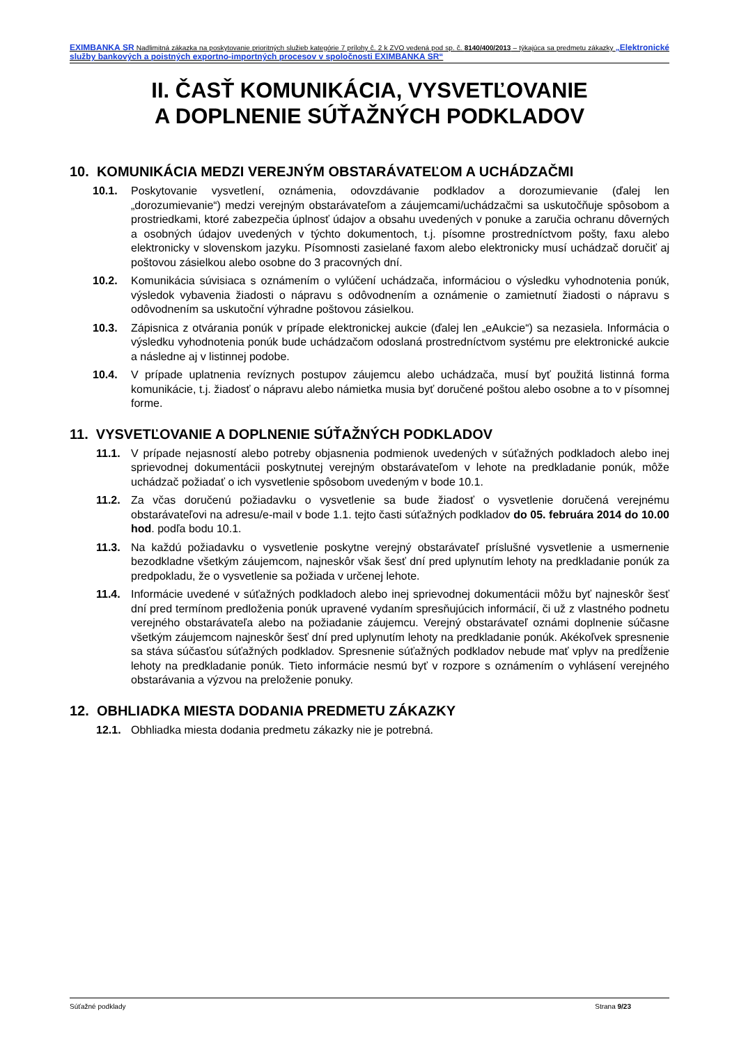EXIMBANKA SR Nadlimitná zákazka na poskytovanie prioritných služieb kategórie 7 prílohy č. 2 k ZVO vedená pod sp. č. 8140/400/2013 – týkajúca sa predmetu zákazky „Elektronické služby bankových a poistných exportno-importných procesov v spoločnosti EXIMBANKA SR“
II. ČASŤ KOMUNIKÁCIA, VYSVETĽOVANIE
A DOPLNENIE SÚŤAŽNÝCH PODKLADOV
10. KOMUNIKÁCIA MEDZI VEREJNÝM OBSTARÁVATEĽOM A UCHÁDZAČMI
10.1. Poskytovanie vysvetlení, oznámenia, odovzdávanie podkladov a dorozumievanie (ďalej len „dorozumievanie“) medzi verejným obstarávateľom a záujemcami/uchádzačmi sa uskutočňuje spôsobom a prostriedkami, ktoré zabezpečia úplnosť údajov a obsahu uvedených v ponuke a zaručia ochranu dôverných a osobných údajov uvedených v týchto dokumentoch, t.j. písomne prostredníctvom pošty, faxu alebo elektronicky v slovenskom jazyku. Písomnosti zasielané faxom alebo elektronicky musí uchádzač doručiť aj poštovou zásielkou alebo osobne do 3 pracovných dní.
10.2. Komunikácia súvisiaca s oznámením o vylúčení uchádzača, informáciou o výsledku vyhodnotenia ponúk, výsledok vybavenia žiadosti o nápravu s odôvodnením a oznámenie o zamietnutí žiadosti o nápravu s odôvodnením sa uskutoční výhradne poštovou zásielkou.
10.3. Zápisnica z otvárania ponúk v prípade elektronickej aukcie (ďalej len „eAukcie“) sa nezasiela. Informácia o výsledku vyhodnotenia ponúk bude uchádzačom odoslaná prostredníctvom systému pre elektronické aukcie a následne aj v listinnej podobe.
10.4. V prípade uplatnenia revíznych postupov záujemcu alebo uchádzača, musí byť použitá listinná forma komunikácie, t.j. žiadosť o nápravu alebo námietka musia byť doručené poštou alebo osobne a to v písomnej forme.
11. VYSVETĽOVANIE A DOPLNENIE SÚŤAŽNÝCH PODKLADOV
11.1. V prípade nejasností alebo potreby objasnenia podmienok uvedených v súťažných podkladoch alebo inej sprievodnej dokumentácii poskytnutej verejným obstarávateľom v lehote na predkladanie ponúk, môže uchádzač požiadať o ich vysvetlenie spôsobom uvedeným v bode 10.1.
11.2. Za včas doručenú požiadavku o vysvetlenie sa bude žiadosť o vysvetlenie doručená verejnému obstarávateľovi na adresu/e-mail v bode 1.1. tejto časti súťažných podkladov do 05. februára 2014 do 10.00 hod. podľa bodu 10.1.
11.3. Na každú požiadavku o vysvetlenie poskytne verejný obstarávateľ príslušné vysvetlenie a usmernenie bezodkladne všetkým záujemcom, najneskôr však šesť dní pred uplynutím lehoty na predkladanie ponúk za predpokladu, že o vysvetlenie sa požiada v určenej lehote.
11.4. Informácie uvedené v súťažných podkladoch alebo inej sprievodnej dokumentácii môžu byť najneskôr šesť dní pred termínom predloženia ponúk upravené vydaním spresňujúcich informácií, či už z vlastného podnetu verejného obstarávateľa alebo na požiadanie záujemcu. Verejný obstarávateľ oznámi doplnenie súčasne všetkým záujemcom najneskôr šesť dní pred uplynutím lehoty na predkladanie ponúk. Akékoľvek spresnenie sa stáva súčasťou súťažných podkladov. Spresnenie súťažných podkladov nebude mať vplyv na predĺženie lehoty na predkladanie ponúk. Tieto informácie nesmú byť v rozpore s oznámením o vyhlásení verejného obstarávania a výzvou na preloženie ponuky.
12. OBHLIADKA MIESTA DODANIA PREDMETU ZÁKAZKY
12.1. Obhliadka miesta dodania predmetu zákazky nie je potrebná.
Súťažné podklady Strana 9/23